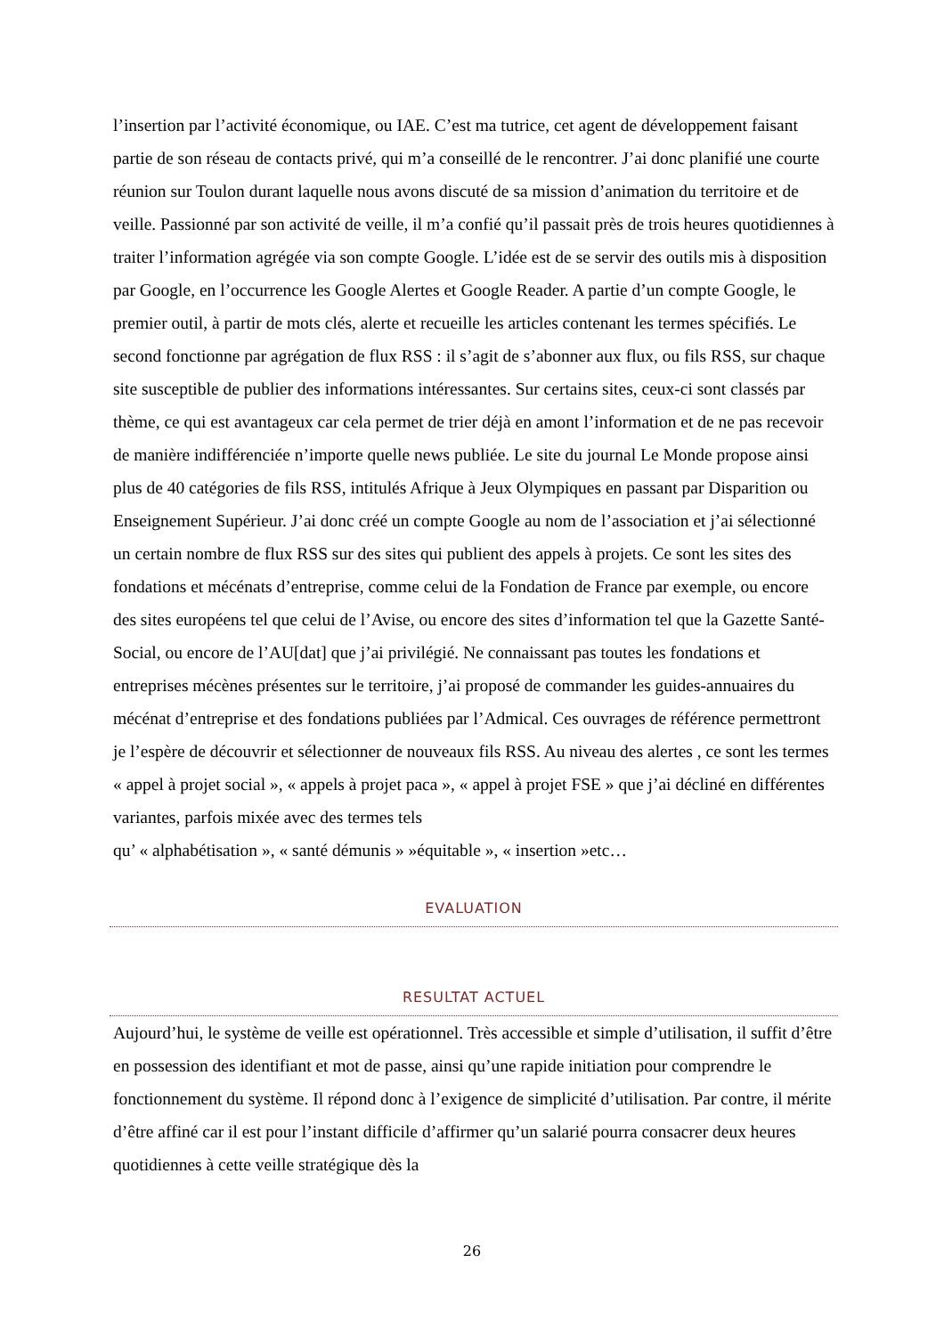l’insertion par l’activité économique, ou IAE. C’est ma tutrice, cet agent de développement faisant partie de son réseau de contacts privé, qui m’a conseillé de le rencontrer. J’ai donc planifié une courte réunion sur Toulon durant laquelle nous avons discuté de sa mission d’animation du territoire et de veille. Passionné par son activité de veille, il m’a confié qu’il passait près de trois heures quotidiennes à traiter l’information agrégée via son compte Google. L’idée est de se servir des outils mis à disposition par Google, en l’occurrence les Google Alertes et Google Reader. A partie d’un compte Google, le premier outil, à partir de mots clés, alerte et recueille les articles contenant les termes spécifiés. Le second fonctionne par agrégation de flux RSS : il s’agit de s’abonner aux flux, ou fils RSS, sur chaque site susceptible de publier des informations intéressantes. Sur certains sites, ceux-ci sont classés par thème, ce qui est avantageux car cela permet de trier déjà en amont l’information et de ne pas recevoir de manière indifférenciée n’importe quelle news publiée. Le site du journal Le Monde propose ainsi plus de 40 catégories de fils RSS, intitulés Afrique à Jeux Olympiques en passant par Disparition ou Enseignement Supérieur. J’ai donc créé un compte Google au nom de l’association et j’ai sélectionné un certain nombre de flux RSS sur des sites qui publient des appels à projets. Ce sont les sites des fondations et mécénats d’entreprise, comme celui de la Fondation de France par exemple, ou encore des sites européens tel que celui de l’Avise, ou encore des sites d’information tel que la Gazette Santé-Social, ou encore de l’AU[dat] que j’ai privilégié. Ne connaissant pas toutes les fondations et entreprises mécènes présentes sur le territoire, j’ai proposé de commander les guides-annuaires du mécénat d’entreprise et des fondations publiées par l’Admical. Ces ouvrages de référence permettront je l’espère de découvrir et sélectionner de nouveaux fils RSS. Au niveau des alertes , ce sont les termes « appel à projet social », « appels à projet paca », « appel à projet FSE » que j’ai décliné en différentes variantes, parfois mixée avec des termes tels
qu’ « alphabétisation », « santé démunis » »équitable », « insertion »etc…
EVALUATION
RESULTAT ACTUEL
Aujourd’hui, le système de veille est opérationnel. Très accessible et simple d’utilisation, il suffit d’être en possession des identifiant et mot de passe, ainsi qu’une rapide initiation pour comprendre le fonctionnement du système. Il répond donc à l’exigence de simplicité d’utilisation. Par contre, il mérite d’être affiné car il est pour l’instant difficile d’affirmer qu’un salarié pourra consacrer deux heures quotidiennes à cette veille stratégique dès la
26